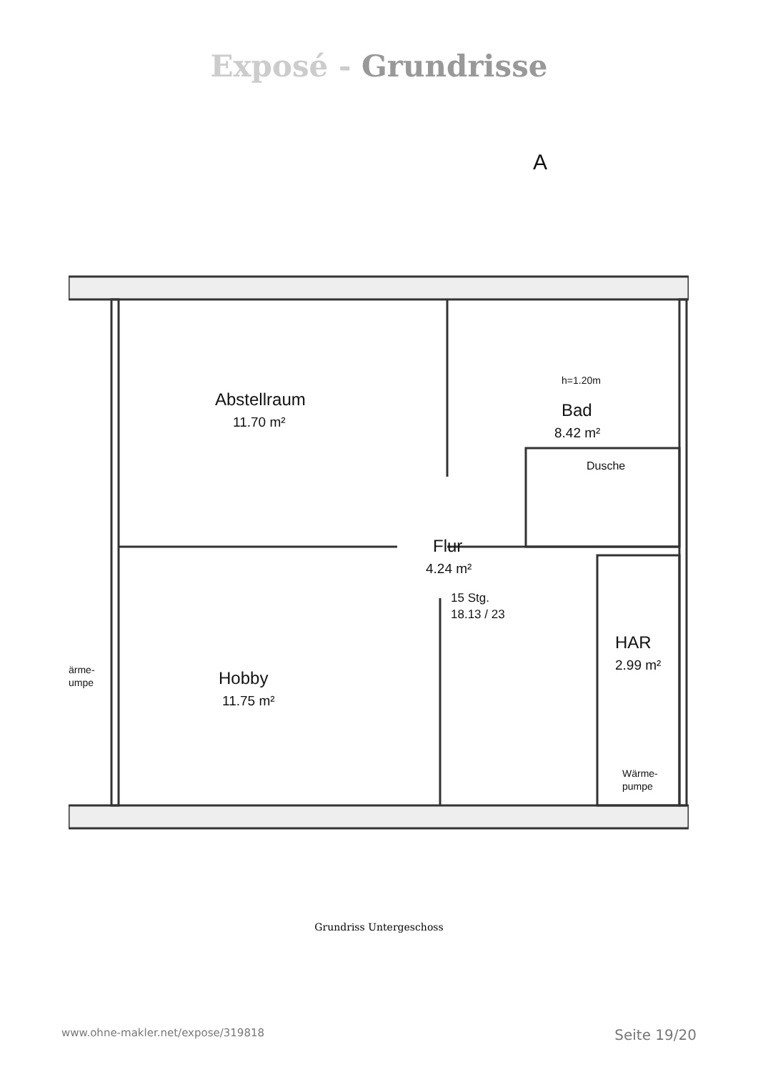Exposé - Grundrisse
Abstellraum
11.70 m²
Bad
8.42 m²
h=1.20m
Dusche
Flur
4.24 m²
15 Stg.
18.13 / 23
HAR
2.99 m²
Hobby
11.75 m²
Wärme-
pumpe
ärme-
umpe
A
Grundriss Untergeschoss
www.ohne-makler.net/expose/319818 Seite 19/20